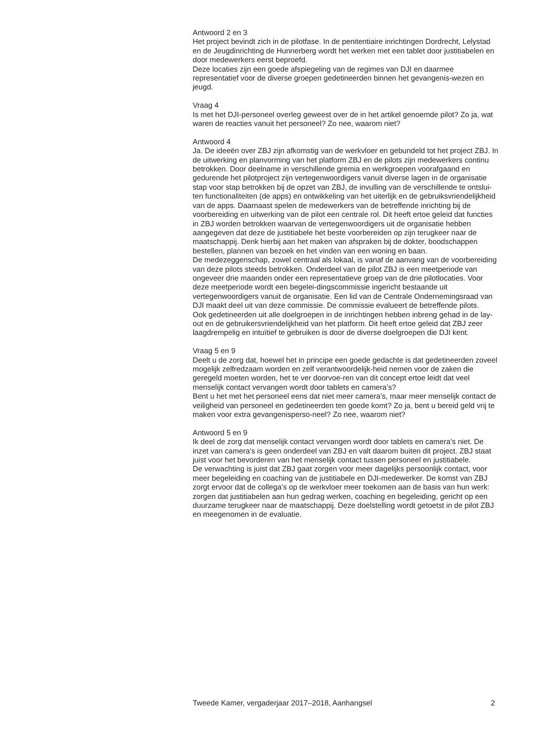Antwoord 2 en 3
Het project bevindt zich in de pilotfase. In de penitentiaire inrichtingen Dordrecht, Lelystad en de Jeugdinrichting de Hunnerberg wordt het werken met een tablet door justitiabelen en door medewerkers eerst beproefd.
Deze locaties zijn een goede afspiegeling van de regimes van DJI en daarmee representatief voor de diverse groepen gedetineerden binnen het gevangenis-wezen en jeugd.
Vraag 4
Is met het DJI-personeel overleg geweest over de in het artikel genoemde pilot? Zo ja, wat waren de reacties vanuit het personeel? Zo nee, waarom niet?
Antwoord 4
Ja. De ideeën over ZBJ zijn afkomstig van de werkvloer en gebundeld tot het project ZBJ. In de uitwerking en planvorming van het platform ZBJ en de pilots zijn medewerkers continu betrokken. Door deelname in verschillende gremia en werkgroepen voorafgaand en gedurende het pilotproject zijn vertegenwoordigers vanuit diverse lagen in de organisatie stap voor stap betrokken bij de opzet van ZBJ, de invulling van de verschillende te ontslui-ten functionaliteiten (de apps) en ontwikkeling van het uiterlijk en de gebruiksvriendelijkheid van de apps. Daarnaast spelen de medewerkers van de betreffende inrichting bij de voorbereiding en uitwerking van de pilot een centrale rol. Dit heeft ertoe geleid dat functies in ZBJ worden betrokken waarvan de vertegenwoordigers uit de organisatie hebben aangegeven dat deze de justitiabele het beste voorbereiden op zijn terugkeer naar de maatschappij. Denk hierbij aan het maken van afspraken bij de dokter, boodschappen bestellen, plannen van bezoek en het vinden van een woning en baan.
De medezeggenschap, zowel centraal als lokaal, is vanaf de aanvang van de voorbereiding van deze pilots steeds betrokken. Onderdeel van de pilot ZBJ is een meetperiode van ongeveer drie maanden onder een representatieve groep van de drie pilotlocaties. Voor deze meetperiode wordt een begelei-dingscommissie ingericht bestaande uit vertegenwoordigers vanuit de organisatie. Een lid van de Centrale Ondernemingsraad van DJI maakt deel uit van deze commissie. De commissie evalueert de betreffende pilots.
Ook gedetineerden uit alle doelgroepen in de inrichtingen hebben inbreng gehad in de lay-out en de gebruikersvriendelijkheid van het platform. Dit heeft ertoe geleid dat ZBJ zeer laagdrempelig en intuïtief te gebruiken is door de diverse doelgroepen die DJI kent.
Vraag 5 en 9
Deelt u de zorg dat, hoewel het in principe een goede gedachte is dat gedetineerden zoveel mogelijk zelfredzaam worden en zelf verantwoordelijk-heid nemen voor de zaken die geregeld moeten worden, het te ver doorvoe-ren van dit concept ertoe leidt dat veel menselijk contact vervangen wordt door tablets en camera’s?
Bent u het met het personeel eens dat niet meer camera’s, maar meer menselijk contact de veiligheid van personeel en gedetineerden ten goede komt? Zo ja, bent u bereid geld vrij te maken voor extra gevangenisperso-neel? Zo nee, waarom niet?
Antwoord 5 en 9
Ik deel de zorg dat menselijk contact vervangen wordt door tablets en camera’s niet. De inzet van camera’s is geen onderdeel van ZBJ en valt daarom buiten dit project. ZBJ staat juist voor het bevorderen van het menselijk contact tussen personeel en justitiabele.
De verwachting is juist dat ZBJ gaat zorgen voor meer dagelijks persoonlijk contact, voor meer begeleiding en coaching van de justitiabele en DJI-medewerker. De komst van ZBJ zorgt ervoor dat de collega’s op de werkvloer meer toekomen aan de basis van hun werk: zorgen dat justitiabelen aan hun gedrag werken, coaching en begeleiding, gericht op een duurzame terugkeer naar de maatschappij. Deze doelstelling wordt getoetst in de pilot ZBJ en meegenomen in de evaluatie.
Tweede Kamer, vergaderjaar 2017–2018, Aanhangsel 2